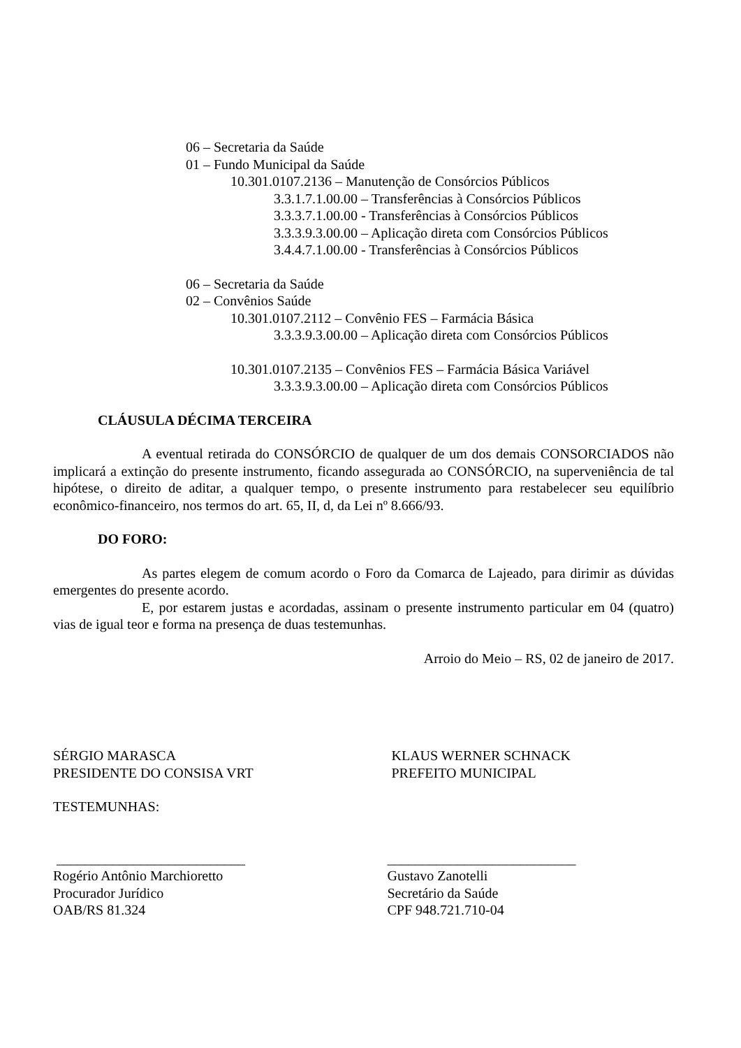06 – Secretaria da Saúde
01 – Fundo Municipal da Saúde
10.301.0107.2136 – Manutenção de Consórcios Públicos
3.3.1.7.1.00.00 – Transferências à Consórcios Públicos
3.3.3.7.1.00.00 - Transferências à Consórcios Públicos
3.3.3.9.3.00.00 – Aplicação direta com Consórcios Públicos
3.4.4.7.1.00.00 - Transferências à Consórcios Públicos
06 – Secretaria da Saúde
02 – Convênios Saúde
10.301.0107.2112 – Convênio FES – Farmácia Básica
3.3.3.9.3.00.00 – Aplicação direta com Consórcios Públicos
10.301.0107.2135 – Convênios FES – Farmácia Básica Variável
3.3.3.9.3.00.00 – Aplicação direta com Consórcios Públicos
CLÁUSULA DÉCIMA TERCEIRA
A eventual retirada do CONSÓRCIO de qualquer de um dos demais CONSORCIADOS não implicará a extinção do presente instrumento, ficando assegurada ao CONSÓRCIO, na superveniência de tal hipótese, o direito de aditar, a qualquer tempo, o presente instrumento para restabelecer seu equilíbrio econômico-financeiro, nos termos do art. 65, II, d, da Lei nº 8.666/93.
DO FORO:
As partes elegem de comum acordo o Foro da Comarca de Lajeado, para dirimir as dúvidas emergentes do presente acordo.
E, por estarem justas e acordadas, assinam o presente instrumento particular em 04 (quatro) vias de igual teor e forma na presença de duas testemunhas.
Arroio do Meio – RS, 02 de janeiro de 2017.
SÉRGIO MARASCA
PRESIDENTE DO CONSISA VRT
KLAUS WERNER SCHNACK
PREFEITO MUNICIPAL
TESTEMUNHAS:
___________________________
Rogério Antônio Marchioretto
Procurador Jurídico
OAB/RS 81.324
___________________________
Gustavo Zanotelli
Secretário da Saúde
CPF 948.721.710-04